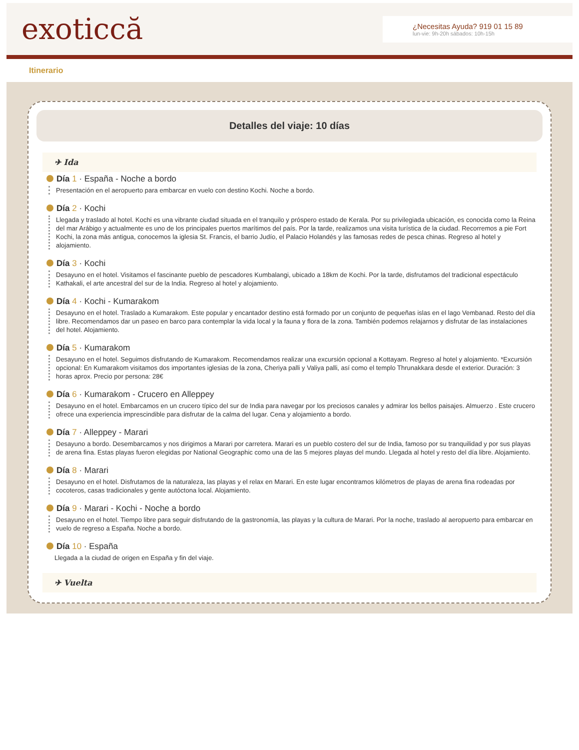exoticcă
¿Necesitas Ayuda? 919 01 15 89
lun-vie: 9h-20h sábados: 10h-15h
Itinerario
Detalles del viaje: 10 días
✈ Ida
Día 1 · España - Noche a bordo
Presentación en el aeropuerto para embarcar en vuelo con destino Kochi. Noche a bordo.
Día 2 · Kochi
Llegada y traslado al hotel. Kochi es una vibrante ciudad situada en el tranquilo y próspero estado de Kerala. Por su privilegiada ubicación, es conocida como la Reina del mar Arábigo y actualmente es uno de los principales puertos marítimos del país. Por la tarde, realizamos una visita turística de la ciudad. Recorremos a pie Fort Kochi, la zona más antigua, conocemos la iglesia St. Francis, el barrio Judío, el Palacio Holandés y las famosas redes de pesca chinas. Regreso al hotel y alojamiento.
Día 3 · Kochi
Desayuno en el hotel. Visitamos el fascinante pueblo de pescadores Kumbalangi, ubicado a 18km de Kochi. Por la tarde, disfrutamos del tradicional espectáculo Kathakali, el arte ancestral del sur de la India. Regreso al hotel y alojamiento.
Día 4 · Kochi - Kumarakom
Desayuno en el hotel. Traslado a Kumarakom. Este popular y encantador destino está formado por un conjunto de pequeñas islas en el lago Vembanad. Resto del día libre. Recomendamos dar un paseo en barco para contemplar la vida local y la fauna y flora de la zona. También podemos relajarnos y disfrutar de las instalaciones del hotel. Alojamiento.
Día 5 · Kumarakom
Desayuno en el hotel. Seguimos disfrutando de Kumarakom. Recomendamos realizar una excursión opcional a Kottayam. Regreso al hotel y alojamiento. *Excursión opcional: En Kumarakom visitamos dos importantes iglesias de la zona, Cheriya palli y Valiya palli, así como el templo Thrunakkara desde el exterior. Duración: 3 horas aprox. Precio por persona: 28€
Día 6 · Kumarakom - Crucero en Alleppey
Desayuno en el hotel. Embarcamos en un crucero típico del sur de India para navegar por los preciosos canales y admirar los bellos paisajes. Almuerzo . Este crucero ofrece una experiencia imprescindible para disfrutar de la calma del lugar. Cena y alojamiento a bordo.
Día 7 · Alleppey - Marari
Desayuno a bordo. Desembarcamos y nos dirigimos a Marari por carretera. Marari es un pueblo costero del sur de India, famoso por su tranquilidad y por sus playas de arena fina. Estas playas fueron elegidas por National Geographic como una de las 5 mejores playas del mundo. Llegada al hotel y resto del día libre. Alojamiento.
Día 8 · Marari
Desayuno en el hotel. Disfrutamos de la naturaleza, las playas y el relax en Marari. En este lugar encontramos kilómetros de playas de arena fina rodeadas por cocoteros, casas tradicionales y gente autóctona local. Alojamiento.
Día 9 · Marari - Kochi - Noche a bordo
Desayuno en el hotel. Tiempo libre para seguir disfrutando de la gastronomía, las playas y la cultura de Marari. Por la noche, traslado al aeropuerto para embarcar en vuelo de regreso a España. Noche a bordo.
Día 10 · España
Llegada a la ciudad de origen en España y fin del viaje.
✈ Vuelta